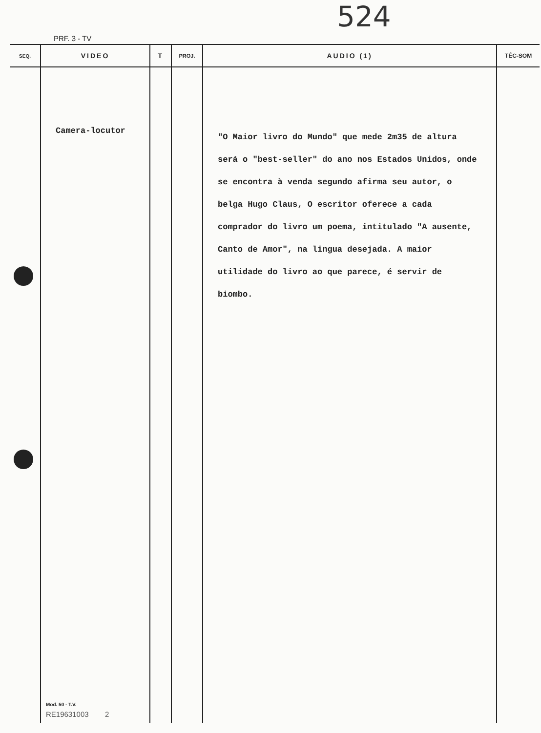524
PRF. 3 - TV
| SEQ. | VIDEO | T | PROJ. | AUDIO (1) | TÉC-SOM |
| --- | --- | --- | --- | --- | --- |
| | Camera-locutor Mod. 50 - T.V. RE19631003 2 | | | "O Maior livro do Mundo" que mede 2m35 de altura será o "best-seller" do ano nos Estados Unidos, onde se encontra à venda segundo afirma seu autor, o belga Hugo Claus, O escritor oferece a cada comprador do livro um poema, intitulado "A ausente, Canto de Amor", na lingua desejada. A maior utilidade do livro ao que parece, é servir de biombo. | |